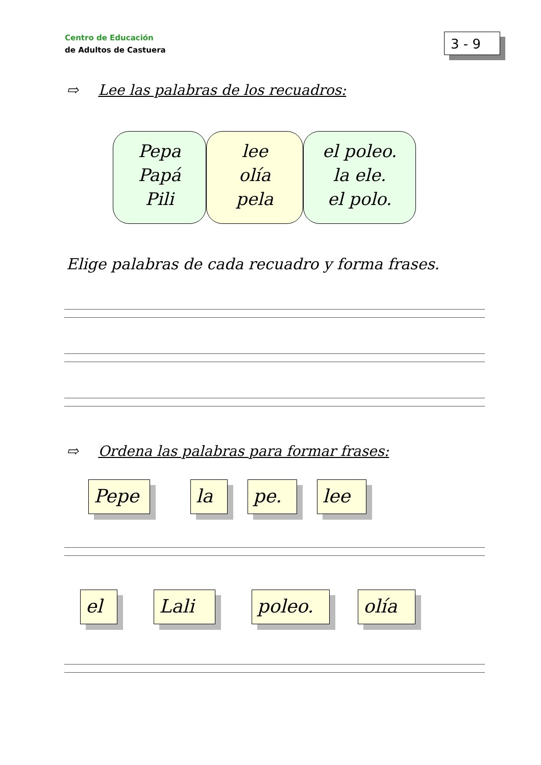Centro de Educación
de Adultos de Castuera
3 - 9
⇨ Lee las palabras de los recuadros:
Pepa
Papá
Pili
lee
olía
pela
el poleo.
la ele.
el polo.
Elige palabras de cada recuadro y forma frases.
⇨ Ordena las palabras para formar frases:
Pepe la pe. lee
el Lali poleo. olía